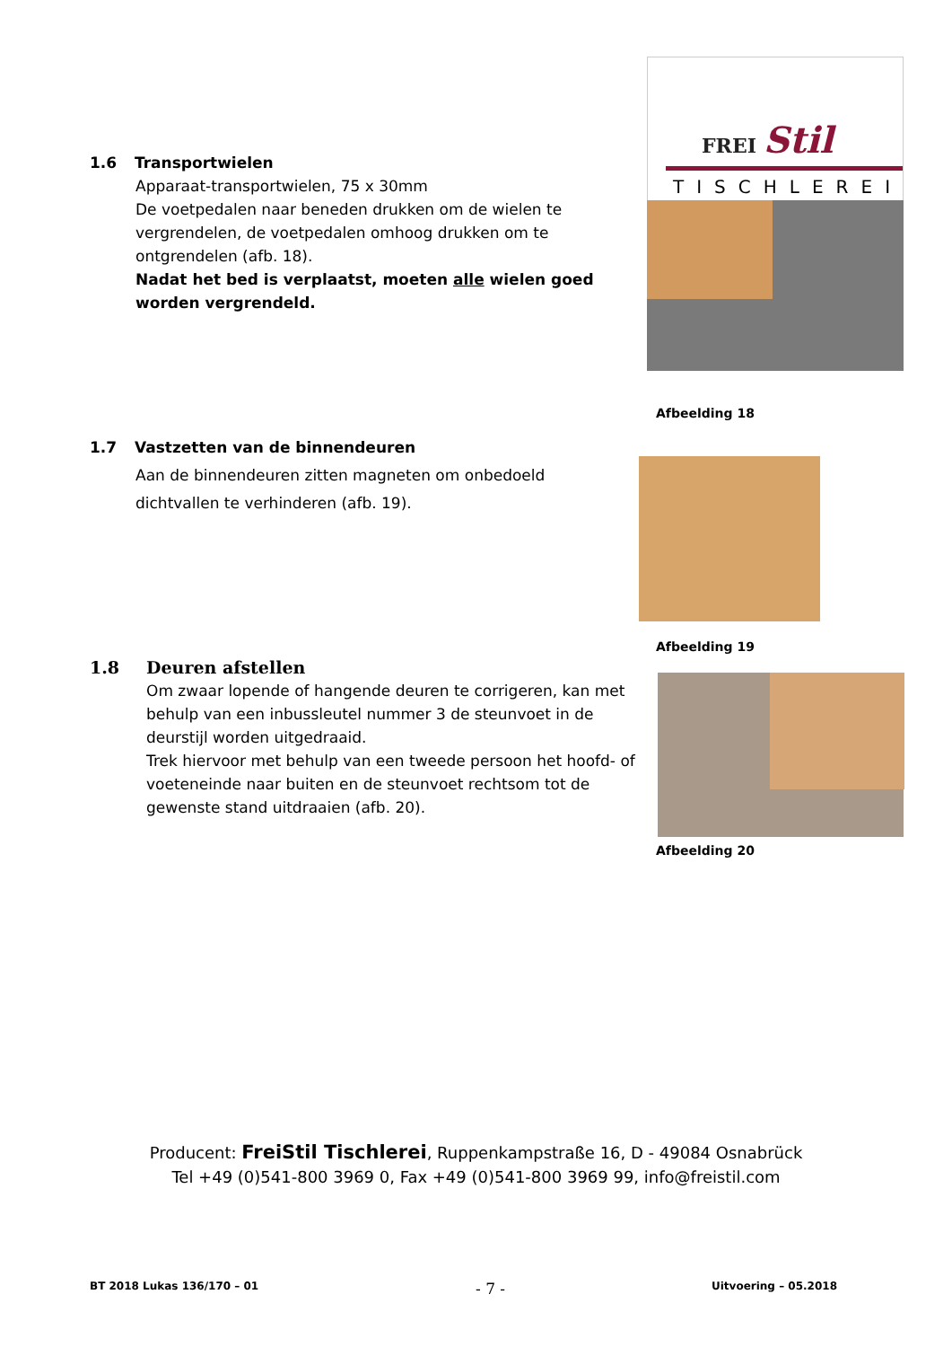FREI Stil
TISCHLEREI
Afbeelding 18
Afbeelding 19
Afbeelding 20
1.6 Transportwielen
Apparaat-transportwielen, 75 x 30mm
De voetpedalen naar beneden drukken om de wielen te vergrendelen, de voetpedalen omhoog drukken om te ontgrendelen (afb. 18).
Nadat het bed is verplaatst, moeten alle wielen goed worden vergrendeld.
1.7 Vastzetten van de binnendeuren
Aan de binnendeuren zitten magneten om onbedoeld dichtvallen te verhinderen (afb. 19).
1.8 Deuren afstellen
Om zwaar lopende of hangende deuren te corrigeren, kan met behulp van een inbussleutel nummer 3 de steunvoet in de deurstijl worden uitgedraaid.
Trek hiervoor met behulp van een tweede persoon het hoofd- of voeteneinde naar buiten en de steunvoet rechtsom tot de gewenste stand uitdraaien (afb. 20).
Producent: FreiStil Tischlerei, Ruppenkampstraße 16, D - 49084 Osnabrück
Tel +49 (0)541-800 3969 0, Fax +49 (0)541-800 3969 99, info@freistil.com
BT 2018 Lukas 136/170 – 01 - 7 - Uitvoering – 05.2018